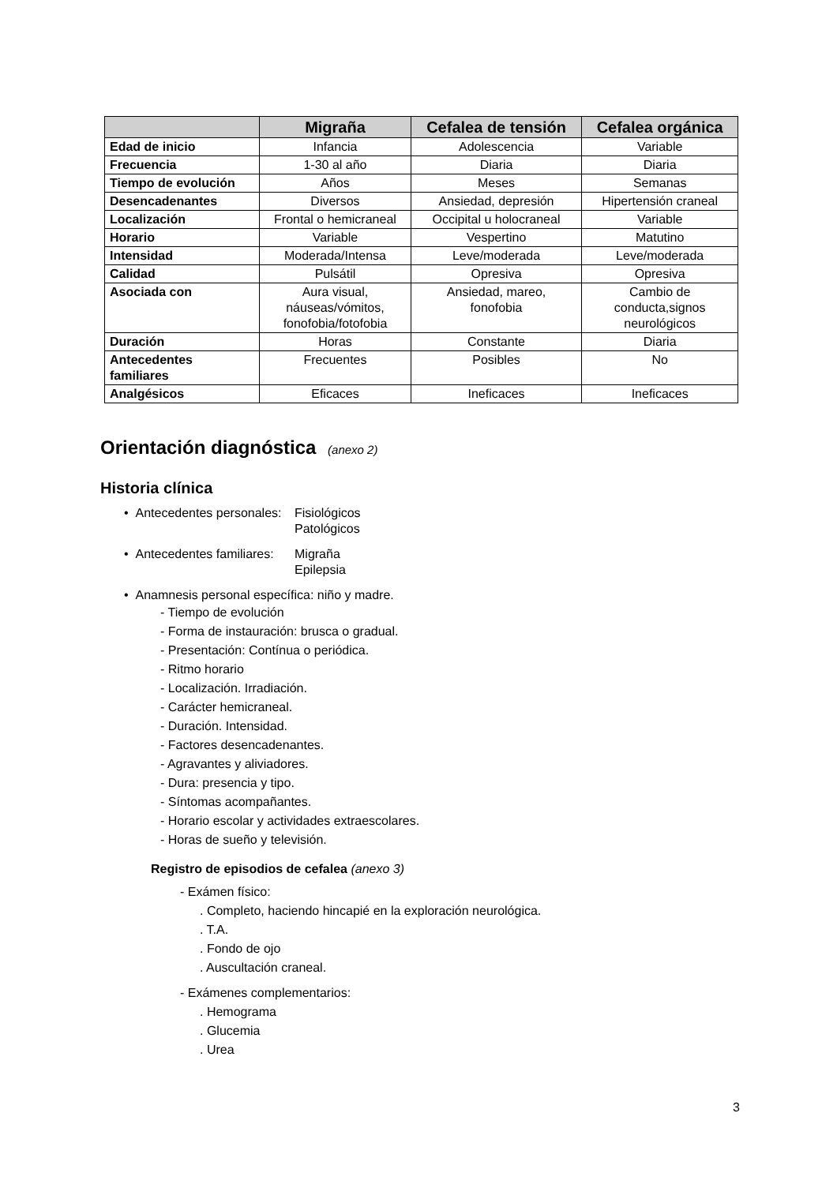| | Migraña | Cefalea de tensión | Cefalea orgánica |
| --- | --- | --- | --- |
| Edad de inicio | Infancia | Adolescencia | Variable |
| Frecuencia | 1-30 al año | Diaria | Diaria |
| Tiempo de evolución | Años | Meses | Semanas |
| Desencadenantes | Diversos | Ansiedad, depresión | Hipertensión craneal |
| Localización | Frontal o hemicraneal | Occipital u holocraneal | Variable |
| Horario | Variable | Vespertino | Matutino |
| Intensidad | Moderada/Intensa | Leve/moderada | Leve/moderada |
| Calidad | Pulsátil | Opresiva | Opresiva |
| Asociada con | Aura visual, náuseas/vómitos, fonofobia/fotofobia | Ansiedad, mareo, fonofobia | Cambio de conducta,signos neurológicos |
| Duración | Horas | Constante | Diaria |
| Antecedentes familiares | Frecuentes | Posibles | No |
| Analgésicos | Eficaces | Ineficaces | Ineficaces |
Orientación diagnóstica (anexo 2)
Historia clínica
• Antecedentes personales: Fisiológicos
Patológicos
• Antecedentes familiares: Migraña
Epilepsia
• Anamnesis personal específica: niño y madre.
- Tiempo de evolución
- Forma de instauración: brusca o gradual.
- Presentación: Contínua o periódica.
- Ritmo horario
- Localización. Irradiación.
- Carácter hemicraneal.
- Duración. Intensidad.
- Factores desencadenantes.
- Agravantes y aliviadores.
- Dura: presencia y tipo.
- Síntomas acompañantes.
- Horario escolar y actividades extraescolares.
- Horas de sueño y televisión.
Registro de episodios de cefalea (anexo 3)
- Exámen físico:
. Completo, haciendo hincapié en la exploración neurológica.
. T.A.
. Fondo de ojo
. Auscultación craneal.
- Exámenes complementarios:
. Hemograma
. Glucemia
. Urea
3